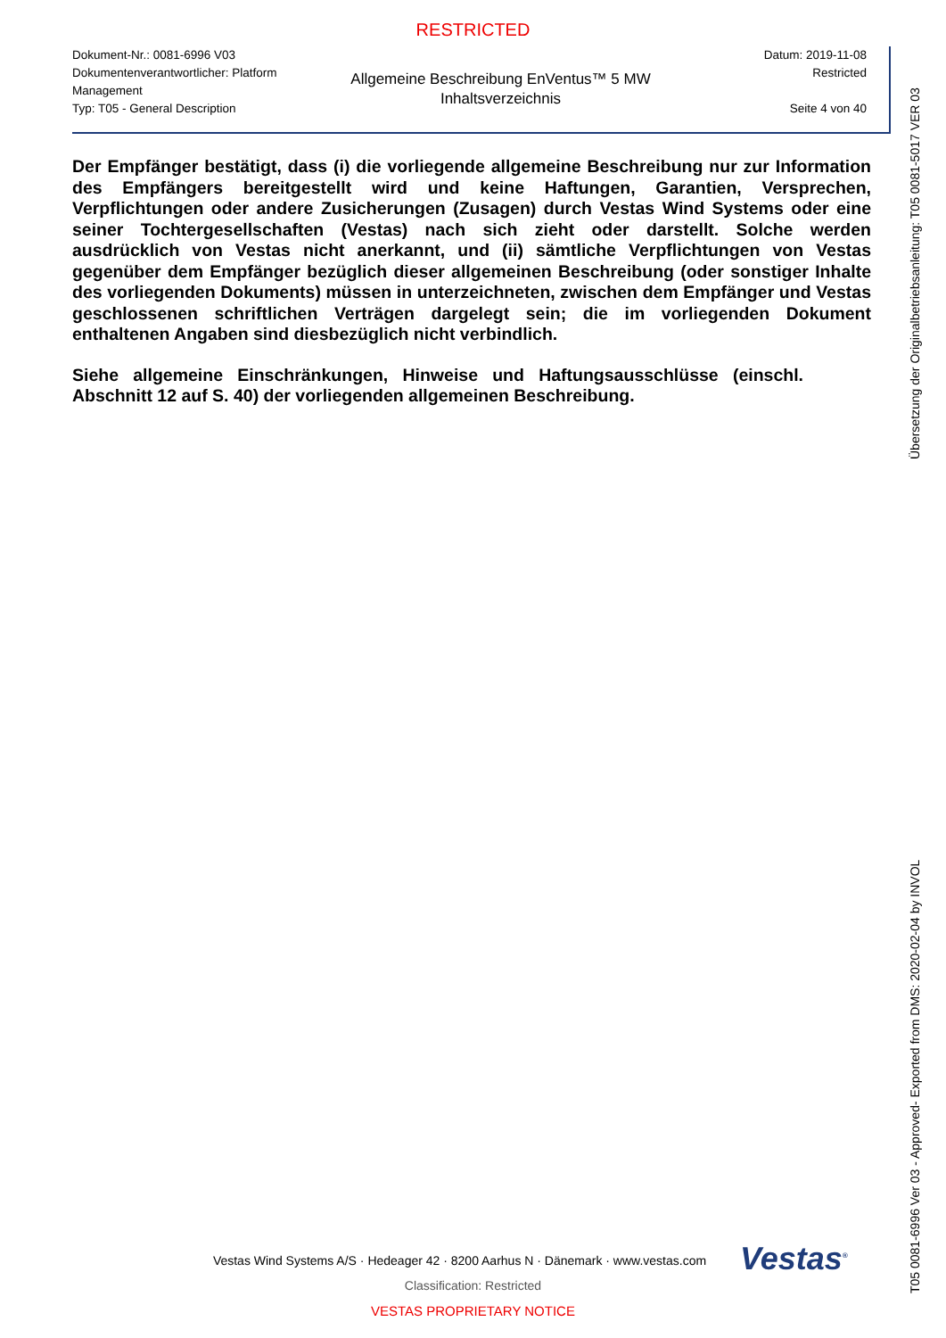RESTRICTED
Dokument-Nr.: 0081-6996 V03
Dokumentenverantwortlicher: Platform Management
Typ: T05 - General Description
Allgemeine Beschreibung EnVentus™ 5 MW
Inhaltsverzeichnis
Datum: 2019-11-08
Restricted
Seite 4 von 40
Der Empfänger bestätigt, dass (i) die vorliegende allgemeine Beschreibung nur zur Information des Empfängers bereitgestellt wird und keine Haftungen, Garantien, Versprechen, Verpflichtungen oder andere Zusicherungen (Zusagen) durch Vestas Wind Systems oder eine seiner Tochtergesellschaften (Vestas) nach sich zieht oder darstellt. Solche werden ausdrücklich von Vestas nicht anerkannt, und (ii) sämtliche Verpflichtungen von Vestas gegenüber dem Empfänger bezüglich dieser allgemeinen Beschreibung (oder sonstiger Inhalte des vorliegenden Dokuments) müssen in unterzeichneten, zwischen dem Empfänger und Vestas geschlossenen schriftlichen Verträgen dargelegt sein; die im vorliegenden Dokument enthaltenen Angaben sind diesbezüglich nicht verbindlich.
Siehe allgemeine Einschränkungen, Hinweise und Haftungsausschlüsse (einschl. Abschnitt 12 auf S. 40) der vorliegenden allgemeinen Beschreibung.
Übersetzung der Originalbetriebsanleitung: T05 0081-5017 VER 03
T05 0081-6996 Ver 03 - Approved- Exported from DMS: 2020-02-04 by INVOL
Vestas<sup>®</sup>
Vestas Wind Systems A/S · Hedeager 42 · 8200 Aarhus N · Dänemark · www.vestas.com
Classification: Restricted
VESTAS PROPRIETARY NOTICE